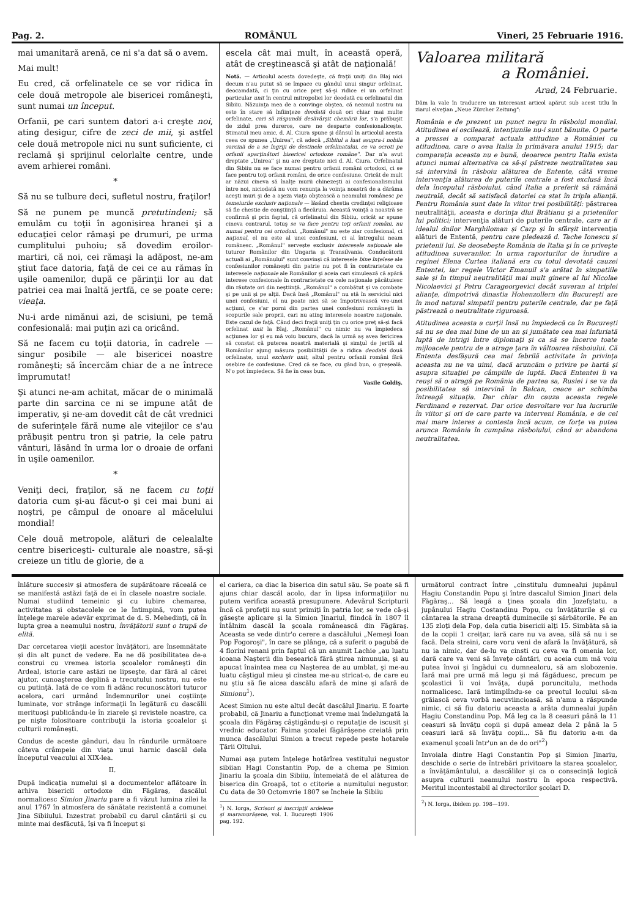Pag. 2. ROMÂNUL Vineri, 25 Februarie 1916.
mai umanitară arenă, ce ni s'a dat să o avem.
Mai mult!
Eu cred, că orfelinatele ce se vor ridica în cele două metropole ale bisericei româneşti, sunt numai un început.
Orfanii, pe cari suntem datori a-i creşte noi, ating desigur, cifre de zeci de mii, şi astfel cele două metropole nici nu sunt suficiente, ci reclamă şi sprijinul celorlalte centre, unde avem arhierei români.
*
Să nu se tulbure deci, sufletul nostru, fraţilor!
Să ne punem pe muncă pretutindeni; să emulăm cu toţii în agonisirea hranei şi a educaţiei celor rămaşi pe drumuri, pe urma cumplitului puhoiu; să dovedim eroilor-martiri, că noi, cei rămaşi la adăpost, ne-am ştiut face datoria, faţă de cei ce au rămas în uşile oamenilor, după ce părinţii lor au dat patriei cea mai înaltă jertfă, ce se poate cere: vieaţa.
Nu-i arde nimănui azi, de scisiuni, pe temă confesională: mai puţin azi ca oricând.
Să ne facem cu toţii datoria, în cadrele — singur posibile — ale bisericei noastre româneşti; să încercăm chiar de a ne întrece împrumutat!
Şi atunci ne-am achitat, măcar de o minimală parte din sarcina ce ni se impune atât de imperativ, şi ne-am dovedit cât de cât vrednici de suferinţele fără nume ale vitejilor ce s'au prăbuşit pentru tron şi patrie, la cele patru vânturi, lăsând în urma lor o droaie de orfani în uşile oamenilor.
*
Veniţi deci, fraţilor, să ne facem cu toţii datoria cum şi-au făcut-o şi cei mai buni ai noştri, pe câmpul de onoare al măcelului mondial!
Cele două metropole, alături de celealalte centre bisericeşti- culturale ale noastre, să-şi creieze un titlu de glorie, de a
escela cât mai mult, în această operă, atât de creştinească şi atât de naţională!
Notă. — Articolul acesta dovedeşte, că fraţii uniţi din Blaj nici decum n'au putut să se împace cu gândul unui singur orfelinat, deocamdată, ci ţin cu orice preţ să-şi ridice ei un orfelinat particular unit în centrul mitropoliei lor deodată cu orfelinatul din Sibiiu. Năzuinţa mea de a convinge obştea, că neamul nostru nu este în stare să înfiinţeze deodată două ori chiar mai multe orfelinate, cari să răspundă desăvârşit chemării lor, s'a prăbuşit de zidul prea dureros, care ne desparte confesionaliceşte. Stimatul meu amic, d. Al. Ciura spune şi dânsul în articolul acesta ceea ce spunea „Unirea", că adecă „Sibiiul a luat asupra-i nobila sarcină de a se îngriji de destinele orfelinatului, ce va ocroti pe orfanii aparţinători bisericei ortodoxe române". Dar n'a avut dreptate „Unirea" şi nu are dreptate nici d. Al. Ciura. Orfelinatul din Sibiiu nu se face numai pentru orfanii români ortodoxi, ci se face pentru toţi orfanii români, de orice confesiune. Oricât de mult ar năzui cineva să înalţe murii chinezeşti ai confesionalismului între noi, niciodată nu vom renunţa la voinţa noastră de a dărâma aceşti muri şi de a aşeza viaţa obştească a neamului românesc pe temeiurile exclusiv naţionale — lăsând chestia credinţei religioase să fie chestie de conştiinţă a fiecăruia. Această voinţă a noastră se confirmă şi prin faptul, că orfelinatul din Sibiiu, oricât ar spune cineva contrarul, totuş se va face pentru toţi orfanii români, nu numai pentru cei ortodoxi. „Românul" nu este ziar confesional, ci naţional, el nu este al unei confesiuni, ci al întregului neam românesc. „Românul" serveşte exclusiv interesele naţionale ale tuturor Românilor din Ungaria şi Transilvania. Conducătorii actuali ai „Românului" sunt convinşi că interesele bine înţelese ale confesiunilor româneşti din patrie nu pot fi în contrarietate cu interesele naţionale ale Românilor şi aceia cari simulează că apără interese confesionale în contrarietate cu cele naţionale păcătuiesc din răutate ori din neştiinţă. „Românul" a combătut şi va combate şi pe unii şi pe alţii. Dacă însă „Românul" nu stă în serviciul nici unei confesiuni, el nu poate nici să se împotrivească vre-unei acţiuni, ce s'ar porni din partea unei confesiuni româneşti în scopurile sale proprii, cari nu ating interesele noastre naţionale. Este cazul de faţă. Când deci fraţii uniţi ţin cu orice preţ să-şi facă orfelinat unit la Blaj, „Românul" cu nimic nu va împiedeca acţiunea lor şi eu mă voiu bucura, dacă la urmă aş avea fericirea să constat că puterea noastră materială şi simţul de jertfă al Românilor ajung măsura posibilităţii de a ridica deodată două orfelinate, unul exclusiv unit, altul pentru orfanii români fără osebire de confesiune. Cred că se face, cu gând bun, o greşeală. N'o pot împiedeca. Să fie în ceas bun.
Vasile Goldiş.
Valoarea militară
a României.
Arad, 24 Februarie.
Dăm la vale în traducere un interesant articol apărut sub acest titlu în ziarul elveţian „Neue Zürcher Zeitung":
România e de prezent un punct negru în răsboiul mondial. Atitudinea ei oscilează, intenţiunile nu-i sunt bănuite. O parte a pressei a comparat actuala atitudine a României cu atitudinea, care o avea Italia în primăvara anului 1915; dar comparaţia aceasta nu e bună, deoarece pentru Italia exista atunci numai alternativa ca să-şi păstreze neutralitatea sau să intervină în răsboiu alăturea de Entente, câtă vreme intervenţia alăturea de puterile centrale a fost exclusă încă dela începutul răsboiului, când Italia a preferit să rămână neutrală, decât să satisfacă datoriei ca stat în tripla alianţă. Pentru România sunt date în viitor trei posibilităţi: păstrarea neutralităţii, aceasta e dorinţa dlui Brătianu şi a prietenilor lui politici; intervenţia alături de puterile centrale, care ar fi idealul dnilor Marghiloman şi Carp şi în sfârşit intervenţia alături de Ententă, pentru care pledează d. Tache Ionescu şi prietenii lui. Se deosebeşte România de Italia şi în ce priveşte atitudinea suveranilor. In urma raporturilor de înrudire a reginei Elena Curtea italiană era cu totul devotată cauzei Ententei, iar regele Victor Emanuil s'a arătat în simpatiile sale şi în timpul neutralităţii mai mult ginere al lui Nicolae Nicolaevici şi Petru Carageorgevici decât suveran al triplei alianţe, dimpotrivă dinastia Hohenzollern din Bucureşti are în mod natural simpatii pentru puterile centrale, dar pe faţă păstrează o neutralitate riguroasă.
Atitudinea aceasta a curţii însă nu împiedecă ca în Bucureşti să nu se dea mai bine de un an şi jumătate cea mai înfuriată luptă de intrigi între diplomaţi şi ca să se încerce toate mijloacele pentru de a atrage ţara în vâltoarea răsboiului. Că Ententa desfăşură cea mai febrilă activitate în privinţa aceasta nu ne va uimi, dacă aruncăm o privire pe hartă şi asupra situaţiei pe câmpiile de luptă. Dacă Ententei îi va reuşi să o atragă pe România de partea sa, Rusiei i se va da posibilitatea să intervină în Balcan, ceace ar schimba întreagă situaţia. Dar chiar din cauza aceasta regele Ferdinand e rezervat. Dar orice desvoltare vor lua lucrurile în viitor şi ori de care parte va interveni România, e de cel mai mare interes a contesta încă acum, ce forţe va putea arunca România în cumpăna răsboiului, când ar abandona neutralitatea.
înlăture succesiv şi atmosfera de supărătoare răceală ce se manifestă astăzi faţă de ei în clasele noastre sociale. Numai studiind temeinic şi cu iubire chemarea, activitatea şi obstacolele ce le întimpină, vom putea înţelege marele adevăr exprimat de d. S. Mehedinţi, că în lupta grea a neamului nostru, învăţătorii sunt o trupă de elită.
Dar cercetarea vieţii acestor învăţători, are însemnătate şi din alt punct de vedere. Ea ne dă posibilitatea de-a construi cu vremea istoria şcoalelor româneşti din Ardeal, istorie care astăzi ne lipseşte, dar fără al cărei ajutor, cunoaşterea deplină a trecutului nostru, nu este cu putinţă. Iată de ce vom fi adânc recunoscători tuturor acelora, cari urmând îndemnurilor unei coştiinţe luminate, vor strânge informaţii în legătură cu dascălii merituoşi publicându-le în ziarele şi revistele noastre, ca pe nişte folositoare contribuţii la istoria şcoalelor şi culturii româneşti.
Condus de aceste gânduri, dau în rândurile următoare câteva crâmpeie din viaţa unui harnic dascăl dela începutul veacului al XIX-lea.
II.
După indicaţia numelui şi a documentelor aflătoare în arhiva bisericii ortodoxe din Făgăraş, dascălul normalicesc Simion Jinariu pare a fi văzut lumina zilei la anul 1767 în atmosfera de sănătate rezistentă a comunei Jina Sibiiului. Inzestrat probabil cu darul cântării şi cu minte mai desfăcută, îşi va fi început şi
el cariera, ca diac la biserica din satul său. Se poate să fi ajuns chiar dascăl acolo, dar în lipsa informaţiilor nu putem verifica această presupunere. Adevărul Scripturii încă că profeţii nu sunt primiţi în patria lor, se vede că-şi găseşte aplicare şi la Simion Jinariul, fiindcă în 1807 îl întâlnim dascăl la şcoala românească din Făgăraş. Aceasta se vede dintr'o cerere a dascălului „Nemeşi Ioan Pop Fogoroşi", în care se plânge, că a suferit o pagubă de 4 florini renani prin faptul că un anumit Lachie „au luatu icoana Naşterii din besearică fără ştirea nimunuia, şi au apucat înaintea mea cu Naşterea de au umblat, şi me-au luatu câştigul mieu şi cinstea me-au stricat-o, de care eu nu ştiu să fie aicea dascălu afară de mine şi afară de Simionu<sup>1</sup>).
Acest Simion nu este altul decât dascălul Jinariu. E foarte probabil, că Jinariu a funcţionat vreme mai îndelungată la şcoala din Făgăraş câştigându-şi o reputaţie de iscusit şi vrednic educator. Faima şcoalei făgărăşene creiată prin munca dascălului Simion a trecut repede peste hotarele Ţării Oltului.
Numai aşa putem înţelege hotărîrea vestitului negustor sibiian Hagi Constantin Pop, de a chema pe Simion Jinariu la şcoala din Sibiiu, întemeiată de el alăturea de biserica din Groapă, tot o ctitorie a numitului negustor. Cu data de 30 Octomvrie 1807 se încheie la Sibiiu
<sup>1</sup>) N. Iorga, Scrisori şi inscripţii ardelene şi maramurăşene, vol. I. Bucureşti 1906 pag. 192.
următorul contract între „cinstitulu dumnealui jupânul Hagiu Constandin Popu şi între dascalul Simion Jinari dela Făgăraş... Să leagă a ţinea şcoala din Jozefştatu, a jupânului Hagiu Costandinu Popu, cu învăţăturile şi cu cântarea la strana dreaptă duminecile şi sărbătorile. Pe an 135 zloţi dela Pop, dela cutia bisericii alţi 15. Simbăta să ia de la copii 1 creiţar, iară care nu va avea, silă să nu i se facă. Dela streini, care voru veni de afară la învăţătură, să nu ia nimic, dar de-lu va cinsti cu ceva va fi omenia lor, dară care va veni să înveţe cântări, cu aceia cum mă voiu putea învoi şi îngădui cu dumnealoru, să am slobozenie. Iară mai pre urmă mă legu şi mă făgăduesc, precum pe şcolastici îi voi învăţa, după poruncitulu, methoda normalicesc. Iară intimplîndu-se ca preotul locului să-m grăiască ceva vorbă necuviincioasă, să n'amu a răspunde nimic, ci să fiu datoriu aceasta a arăta dumnealui jupân Hagiu Constandinu Pop. Mă leg ca la 8 ceasuri până la 11 ceasuri să învăţu copii şi după ameaz dela 2 până la 5 ceasuri iară să învăţu copii... Să fiu datoriu a-m da examenul şcoali într'un an de do ori"<sup>2</sup>)
Invoiala dintre Hagi Constantin Pop şi Simion Jinariu, deschide o serie de întrebări privitoare la starea şcoalelor, a învăţământului, a dascălilor şi ca o consecinţă logică asupra culturii neamului nostru în epoca respectivă. Meritul incontestabil al directorilor şcolari D.
<sup>2</sup>) N. Iorga, ibidem pp. 198—199.